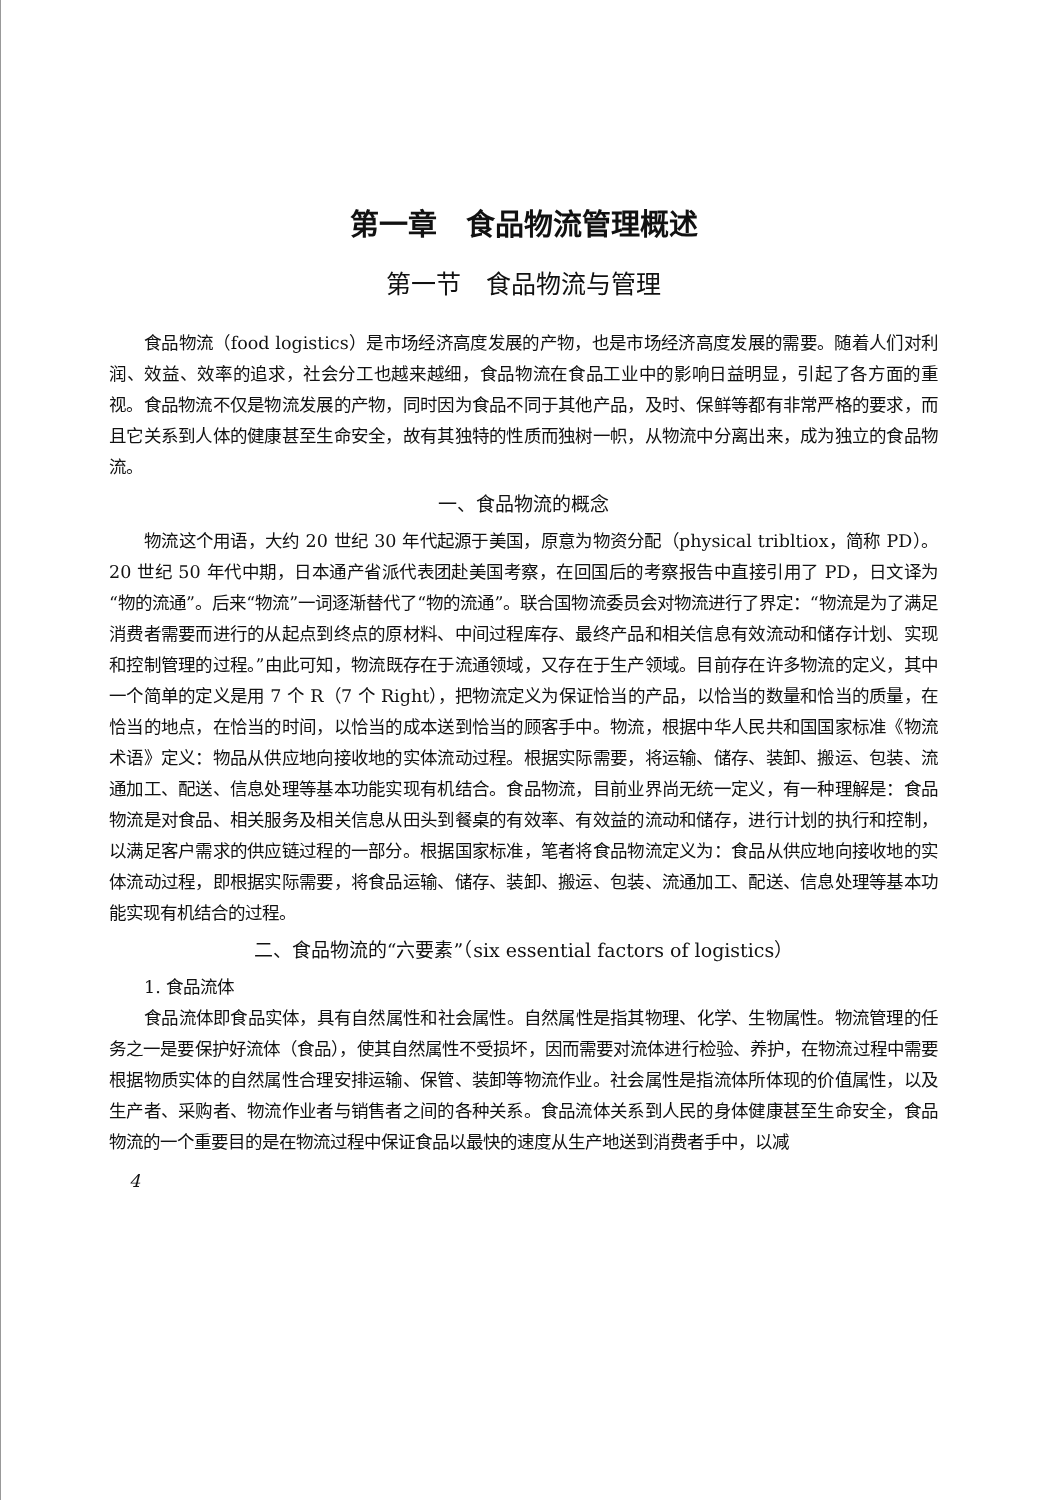第一章　食品物流管理概述
第一节　食品物流与管理
食品物流（food logistics）是市场经济高度发展的产物，也是市场经济高度发展的需要。随着人们对利润、效益、效率的追求，社会分工也越来越细，食品物流在食品工业中的影响日益明显，引起了各方面的重视。食品物流不仅是物流发展的产物，同时因为食品不同于其他产品，及时、保鲜等都有非常严格的要求，而且它关系到人体的健康甚至生命安全，故有其独特的性质而独树一帜，从物流中分离出来，成为独立的食品物流。
一、食品物流的概念
物流这个用语，大约 20 世纪 30 年代起源于美国，原意为物资分配（physical tribltiox，简称 PD）。20 世纪 50 年代中期，日本通产省派代表团赴美国考察，在回国后的考察报告中直接引用了 PD，日文译为“物的流通”。后来“物流”一词逐渐替代了“物的流通”。联合国物流委员会对物流进行了界定：“物流是为了满足消费者需要而进行的从起点到终点的原材料、中间过程库存、最终产品和相关信息有效流动和储存计划、实现和控制管理的过程。”由此可知，物流既存在于流通领域，又存在于生产领域。目前存在许多物流的定义，其中一个简单的定义是用 7 个 R（7 个 Right），把物流定义为保证恰当的产品，以恰当的数量和恰当的质量，在恰当的地点，在恰当的时间，以恰当的成本送到恰当的顾客手中。物流，根据中华人民共和国国家标准《物流术语》定义：物品从供应地向接收地的实体流动过程。根据实际需要，将运输、储存、装卸、搬运、包装、流通加工、配送、信息处理等基本功能实现有机结合。食品物流，目前业界尚无统一定义，有一种理解是：食品物流是对食品、相关服务及相关信息从田头到餐桌的有效率、有效益的流动和储存，进行计划的执行和控制，以满足客户需求的供应链过程的一部分。根据国家标准，笔者将食品物流定义为：食品从供应地向接收地的实体流动过程，即根据实际需要，将食品运输、储存、装卸、搬运、包装、流通加工、配送、信息处理等基本功能实现有机结合的过程。
二、食品物流的“六要素”（six essential factors of logistics）
1. 食品流体
食品流体即食品实体，具有自然属性和社会属性。自然属性是指其物理、化学、生物属性。物流管理的任务之一是要保护好流体（食品），使其自然属性不受损坏，因而需要对流体进行检验、养护，在物流过程中需要根据物质实体的自然属性合理安排运输、保管、装卸等物流作业。社会属性是指流体所体现的价值属性，以及生产者、采购者、物流作业者与销售者之间的各种关系。食品流体关系到人民的身体健康甚至生命安全，食品物流的一个重要目的是在物流过程中保证食品以最快的速度从生产地送到消费者手中，以减
4